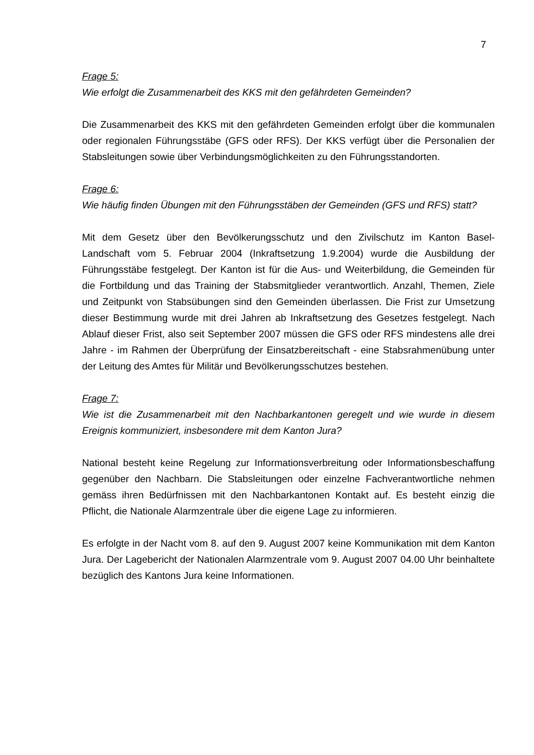7
Frage 5:
Wie erfolgt die Zusammenarbeit des KKS mit den gefährdeten Gemeinden?
Die Zusammenarbeit des KKS mit den gefährdeten Gemeinden erfolgt über die kommunalen oder regionalen Führungsstäbe (GFS oder RFS). Der KKS verfügt über die Personalien der Stabsleitungen sowie über Verbindungsmöglichkeiten zu den Führungsstandorten.
Frage 6:
Wie häufig finden Übungen mit den Führungsstäben der Gemeinden (GFS und RFS) statt?
Mit dem Gesetz über den Bevölkerungsschutz und den Zivilschutz im Kanton Basel-Landschaft vom 5. Februar 2004 (Inkraftsetzung 1.9.2004) wurde die Ausbildung der Führungsstäbe festgelegt. Der Kanton ist für die Aus- und Weiterbildung, die Gemeinden für die Fortbildung und das Training der Stabsmitglieder verantwortlich. Anzahl, Themen, Ziele und Zeitpunkt von Stabsübungen sind den Gemeinden überlassen. Die Frist zur Umsetzung dieser Bestimmung wurde mit drei Jahren ab Inkraftsetzung des Gesetzes festgelegt. Nach Ablauf dieser Frist, also seit September 2007 müssen die GFS oder RFS mindestens alle drei Jahre - im Rahmen der Überprüfung der Einsatzbereitschaft - eine Stabsrahmenübung unter der Leitung des Amtes für Militär und Bevölkerungsschutzes bestehen.
Frage 7:
Wie ist die Zusammenarbeit mit den Nachbarkantonen geregelt und wie wurde in diesem Ereignis kommuniziert, insbesondere mit dem Kanton Jura?
National besteht keine Regelung zur Informationsverbreitung oder Informationsbeschaffung gegenüber den Nachbarn. Die Stabsleitungen oder einzelne Fachverantwortliche nehmen gemäss ihren Bedürfnissen mit den Nachbarkantonen Kontakt auf. Es besteht einzig die Pflicht, die Nationale Alarmzentrale über die eigene Lage zu informieren.
Es erfolgte in der Nacht vom 8. auf den 9. August 2007 keine Kommunikation mit dem Kanton Jura. Der Lagebericht der Nationalen Alarmzentrale vom 9. August 2007 04.00 Uhr beinhaltete bezüglich des Kantons Jura keine Informationen.